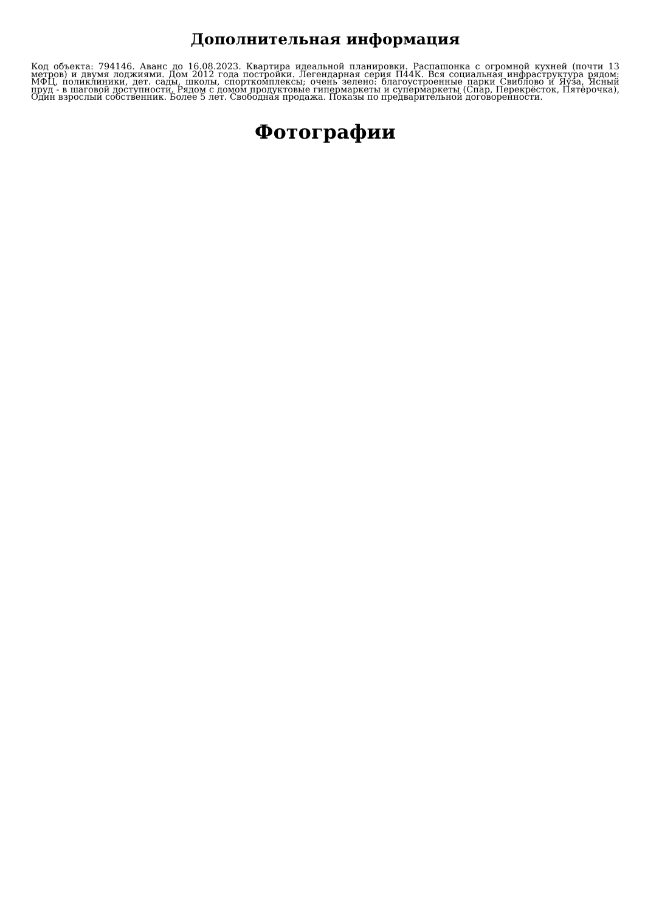Дополнительная информация
Код объекта: 794146. Аванс до 16.08.2023. Квартира идеальной планировки. Распашонка с огромной кухней (почти 13 метров) и двумя лоджиями. Дом 2012 года постройки. Легендарная серия П44К. Вся социальная инфраструктура рядом: МФЦ, поликлиники, дет. сады, школы, спорткомплексы; очень зелено: благоустроенные парки Свиблово и Яуза, Ясный пруд - в шаговой доступности. Рядом с домом продуктовые гипермаркеты и супермаркеты (Спар, Перекрёсток, Пятёрочка), Один взрослый собственник. Более 5 лет. Свободная продажа. Показы по предварительной договоренности.
Фотографии